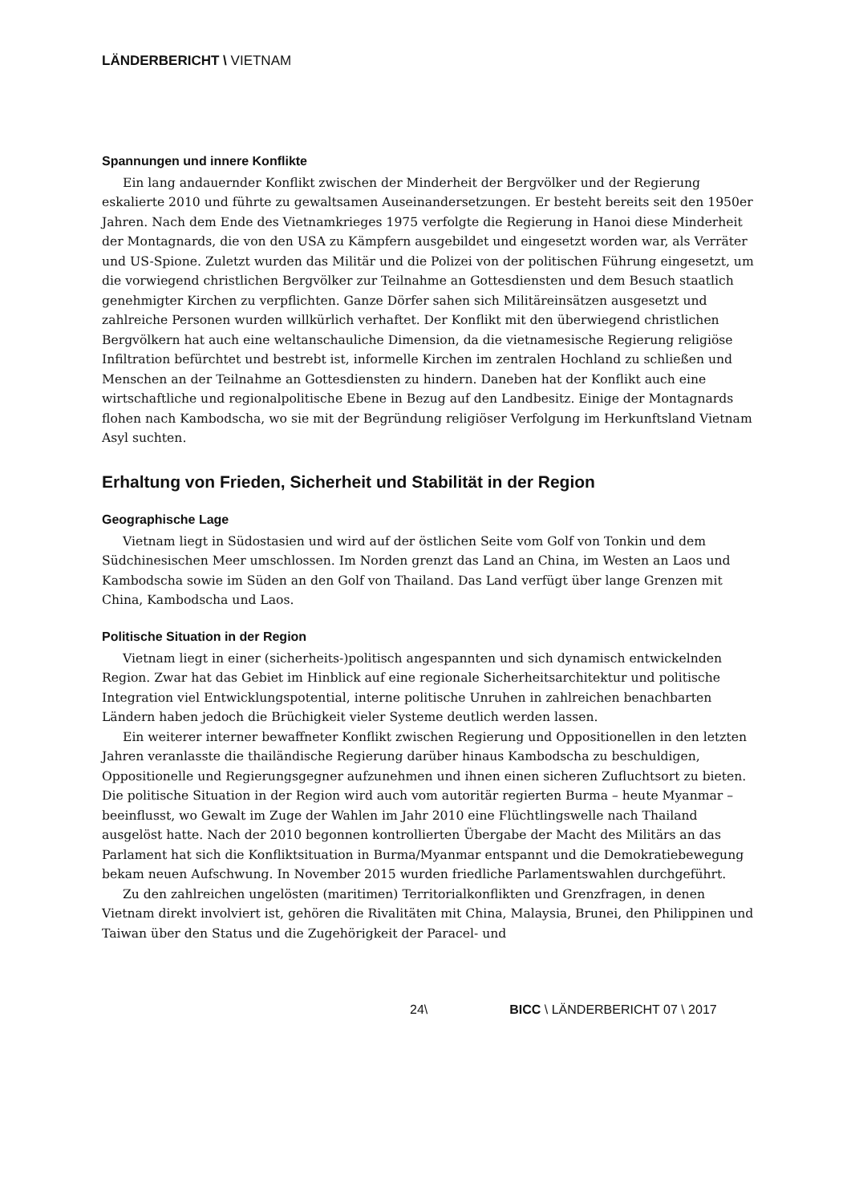LÄNDERBERICHT \ VIETNAM
Spannungen und innere Konflikte
Ein lang andauernder Konflikt zwischen der Minderheit der Bergvölker und der Regierung eskalierte 2010 und führte zu gewaltsamen Auseinandersetzungen. Er besteht bereits seit den 1950er Jahren. Nach dem Ende des Vietnamkrieges 1975 verfolgte die Regierung in Hanoi diese Minderheit der Montagnards, die von den USA zu Kämpfern ausgebildet und eingesetzt worden war, als Verräter und US-Spione. Zuletzt wurden das Militär und die Polizei von der politischen Führung eingesetzt, um die vorwiegend christlichen Bergvölker zur Teilnahme an Gottesdiensten und dem Besuch staatlich genehmigter Kirchen zu verpflichten. Ganze Dörfer sahen sich Militäreinsätzen ausgesetzt und zahlreiche Personen wurden willkürlich verhaftet. Der Konflikt mit den überwiegend christlichen Bergvölkern hat auch eine weltanschauliche Dimension, da die vietnamesische Regierung religiöse Infiltration befürchtet und bestrebt ist, informelle Kirchen im zentralen Hochland zu schließen und Menschen an der Teilnahme an Gottesdiensten zu hindern. Daneben hat der Konflikt auch eine wirtschaftliche und regionalpolitische Ebene in Bezug auf den Landbesitz. Einige der Montagnards flohen nach Kambodscha, wo sie mit der Begründung religiöser Verfolgung im Herkunftsland Vietnam Asyl suchten.
Erhaltung von Frieden, Sicherheit und Stabilität in der Region
Geographische Lage
Vietnam liegt in Südostasien und wird auf der östlichen Seite vom Golf von Tonkin und dem Südchinesischen Meer umschlossen. Im Norden grenzt das Land an China, im Westen an Laos und Kambodscha sowie im Süden an den Golf von Thailand. Das Land verfügt über lange Grenzen mit China, Kambodscha und Laos.
Politische Situation in der Region
Vietnam liegt in einer (sicherheits-)politisch angespannten und sich dynamisch entwickelnden Region. Zwar hat das Gebiet im Hinblick auf eine regionale Sicherheitsarchitektur und politische Integration viel Entwicklungspotential, interne politische Unruhen in zahlreichen benachbarten Ländern haben jedoch die Brüchigkeit vieler Systeme deutlich werden lassen.
Ein weiterer interner bewaffneter Konflikt zwischen Regierung und Oppositionellen in den letzten Jahren veranlasste die thailändische Regierung darüber hinaus Kambodscha zu beschuldigen, Oppositionelle und Regierungsgegner aufzunehmen und ihnen einen sicheren Zufluchtsort zu bieten. Die politische Situation in der Region wird auch vom autoritär regierten Burma – heute Myanmar – beeinflusst, wo Gewalt im Zuge der Wahlen im Jahr 2010 eine Flüchtlingswelle nach Thailand ausgelöst hatte. Nach der 2010 begonnen kontrollierten Übergabe der Macht des Militärs an das Parlament hat sich die Konfliktsituation in Burma/Myanmar entspannt und die Demokratiebewegung bekam neuen Aufschwung. In November 2015 wurden friedliche Parlamentswahlen durchgeführt.
Zu den zahlreichen ungelösten (maritimen) Territorialkonflikten und Grenzfragen, in denen Vietnam direkt involviert ist, gehören die Rivalitäten mit China, Malaysia, Brunei, den Philippinen und Taiwan über den Status und die Zugehörigkeit der Paracel- und
24\ BICC \ LÄNDERBERICHT 07 \ 2017